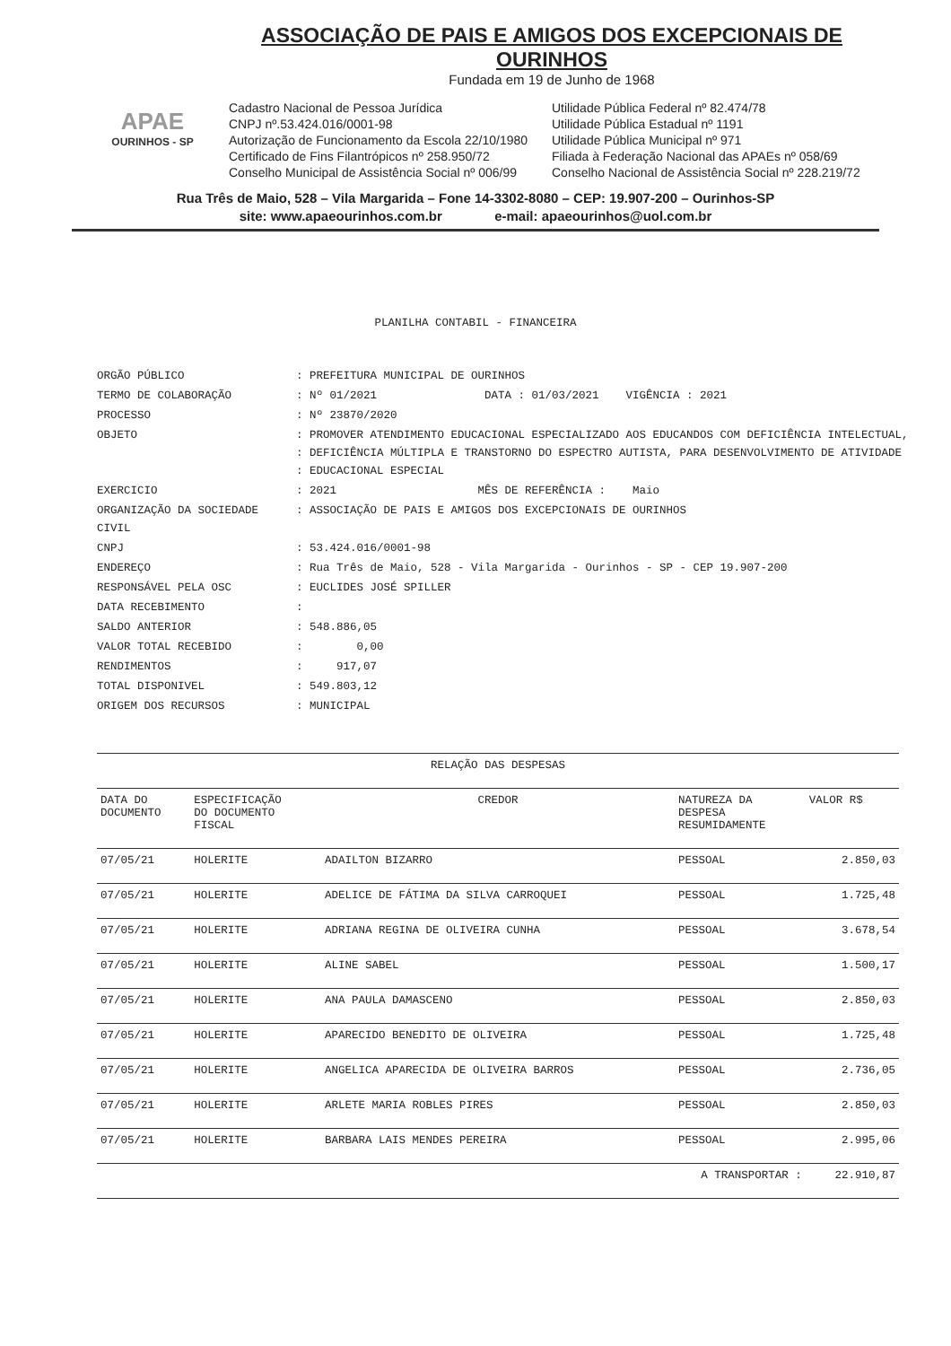APAE
OURINHOS - SP
ASSOCIAÇÃO DE PAIS E AMIGOS DOS EXCEPCIONAIS DE OURINHOS
Fundada em 19 de Junho de 1968
Cadastro Nacional de Pessoa Jurídica
CNPJ nº.53.424.016/0001-98
Autorização de Funcionamento da Escola 22/10/1980
Certificado de Fins Filantrópicos nº 258.950/72
Conselho Municipal de Assistência Social nº 006/99
Utilidade Pública Federal nº 82.474/78
Utilidade Pública Estadual nº 1191
Utilidade Pública Municipal nº 971
Filiada à Federação Nacional das APAEs nº 058/69
Conselho Nacional de Assistência Social nº 228.219/72
Rua Três de Maio, 528 – Vila Margarida – Fone 14-3302-8080 – CEP: 19.907-200 – Ourinhos-SP
site: www.apaeourinhos.com.br e-mail: apaeourinhos@uol.com.br
PLANILHA CONTABIL - FINANCEIRA
| ORGÃO PÚBLICO | : PREFEITURA MUNICIPAL DE OURINHOS |
| TERMO DE COLABORAÇÃO | : Nº 01/2021 DATA : 01/03/2021 VIGÊNCIA : 2021 |
| PROCESSO | : Nº 23870/2020 |
| OBJETO | : PROMOVER ATENDIMENTO EDUCACIONAL ESPECIALIZADO AOS EDUCANDOS COM DEFICIÊNCIA INTELECTUAL, : DEFICIÊNCIA MÚLTIPLA E TRANSTORNO DO ESPECTRO AUTISTA, PARA DESENVOLVIMENTO DE ATIVIDADE : EDUCACIONAL ESPECIAL |
| EXERCICIO | : 2021 MÊS DE REFERÊNCIA : Maio |
| ORGANIZAÇÃO DA SOCIEDADE CIVIL | : ASSOCIAÇÃO DE PAIS E AMIGOS DOS EXCEPCIONAIS DE OURINHOS |
| CNPJ | : 53.424.016/0001-98 |
| ENDEREÇO | : Rua Três de Maio, 528 - Vila Margarida - Ourinhos - SP - CEP 19.907-200 |
| RESPONSÁVEL PELA OSC | : EUCLIDES JOSÉ SPILLER |
| DATA RECEBIMENTO | : |
| SALDO ANTERIOR | : 548.886,05 |
| VALOR TOTAL RECEBIDO | : 0,00 |
| RENDIMENTOS | : 917,07 |
| TOTAL DISPONIVEL | : 549.803,12 |
| ORIGEM DOS RECURSOS | : MUNICIPAL |
| RELAÇÃO DAS DESPESAS | | | | |
| --- | --- | --- | --- | --- |
| DATA DO DOCUMENTO | ESPECIFICAÇÃO DO DOCUMENTO FISCAL | CREDOR | NATUREZA DA DESPESA RESUMIDAMENTE | VALOR R$ |
| 07/05/21 | HOLERITE | ADAILTON BIZARRO | PESSOAL | 2.850,03 |
| 07/05/21 | HOLERITE | ADELICE DE FÁTIMA DA SILVA CARROQUEI | PESSOAL | 1.725,48 |
| 07/05/21 | HOLERITE | ADRIANA REGINA DE OLIVEIRA CUNHA | PESSOAL | 3.678,54 |
| 07/05/21 | HOLERITE | ALINE SABEL | PESSOAL | 1.500,17 |
| 07/05/21 | HOLERITE | ANA PAULA DAMASCENO | PESSOAL | 2.850,03 |
| 07/05/21 | HOLERITE | APARECIDO BENEDITO DE OLIVEIRA | PESSOAL | 1.725,48 |
| 07/05/21 | HOLERITE | ANGELICA APARECIDA DE OLIVEIRA BARROS | PESSOAL | 2.736,05 |
| 07/05/21 | HOLERITE | ARLETE MARIA ROBLES PIRES | PESSOAL | 2.850,03 |
| 07/05/21 | HOLERITE | BARBARA LAIS MENDES PEREIRA | PESSOAL | 2.995,06 |
| A TRANSPORTAR : | | | | 22.910,87 |